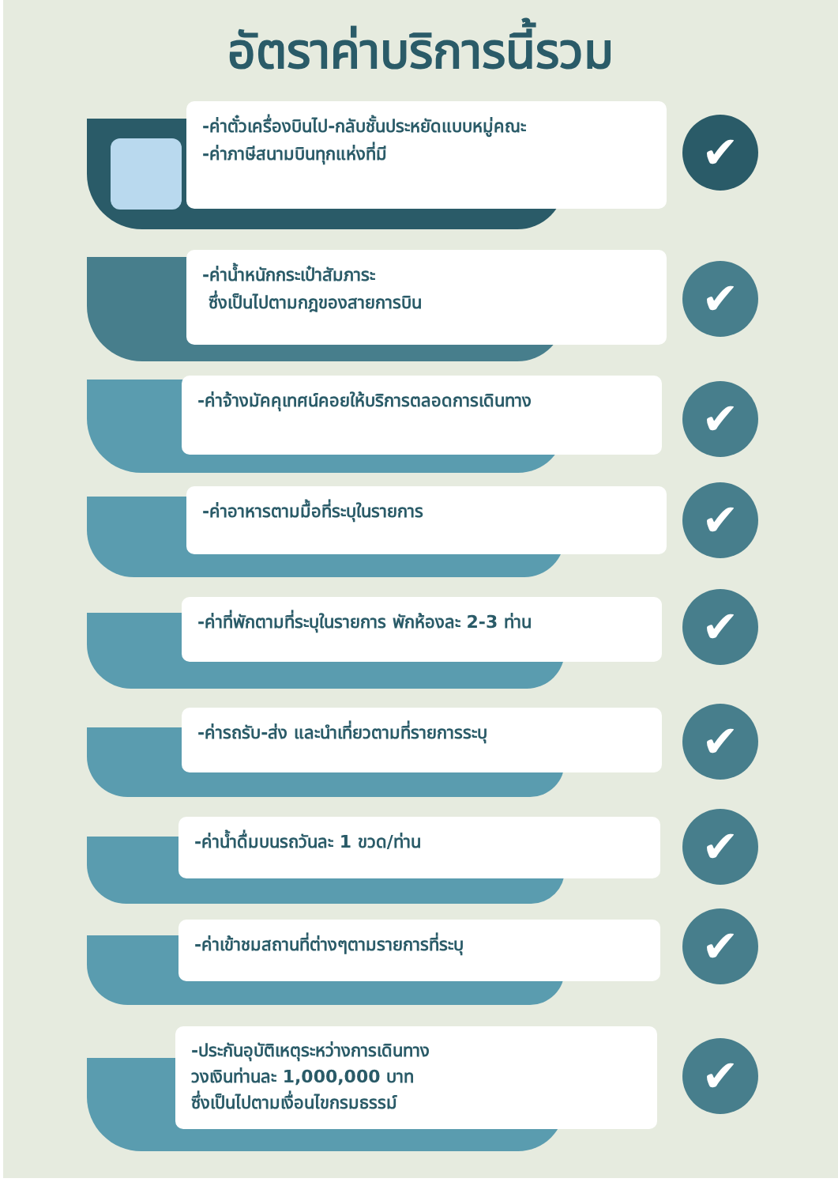อัตราค่าบริการนี้รวม
-ค่าตั๋วเครื่องบินไป-กลับชั้นประหยัดแบบหมู่คณะ
-ค่าภาษีสนามบินทุกแห่งที่มี
✔
-ค่าน้ำหนักกระเป๋าสัมภาระ
ซึ่งเป็นไปตามกฎของสายการบิน
✔
-ค่าจ้างมัคคุเทศน์คอยให้บริการตลอดการเดินทาง ✔
-ค่าอาหารตามมื้อที่ระบุในรายการ ✔
-ค่าที่พักตามที่ระบุในรายการ พักห้องละ 2-3 ท่าน
✔
-ค่ารถรับ-ส่ง และนำเที่ยวตามที่รายการระบุ ✔
-ค่าน้ำดื่มบนรถวันละ 1 ขวด/ท่าน ✔
-ค่าเข้าชมสถานที่ต่างๆตามรายการที่ระบุ ✔
-ประกันอุบัติเหตุระหว่างการเดินทาง
วงเงินท่านละ 1,000,000 บาท
ซึ่งเป็นไปตามเงื่อนไขกรมธรรม์
✔